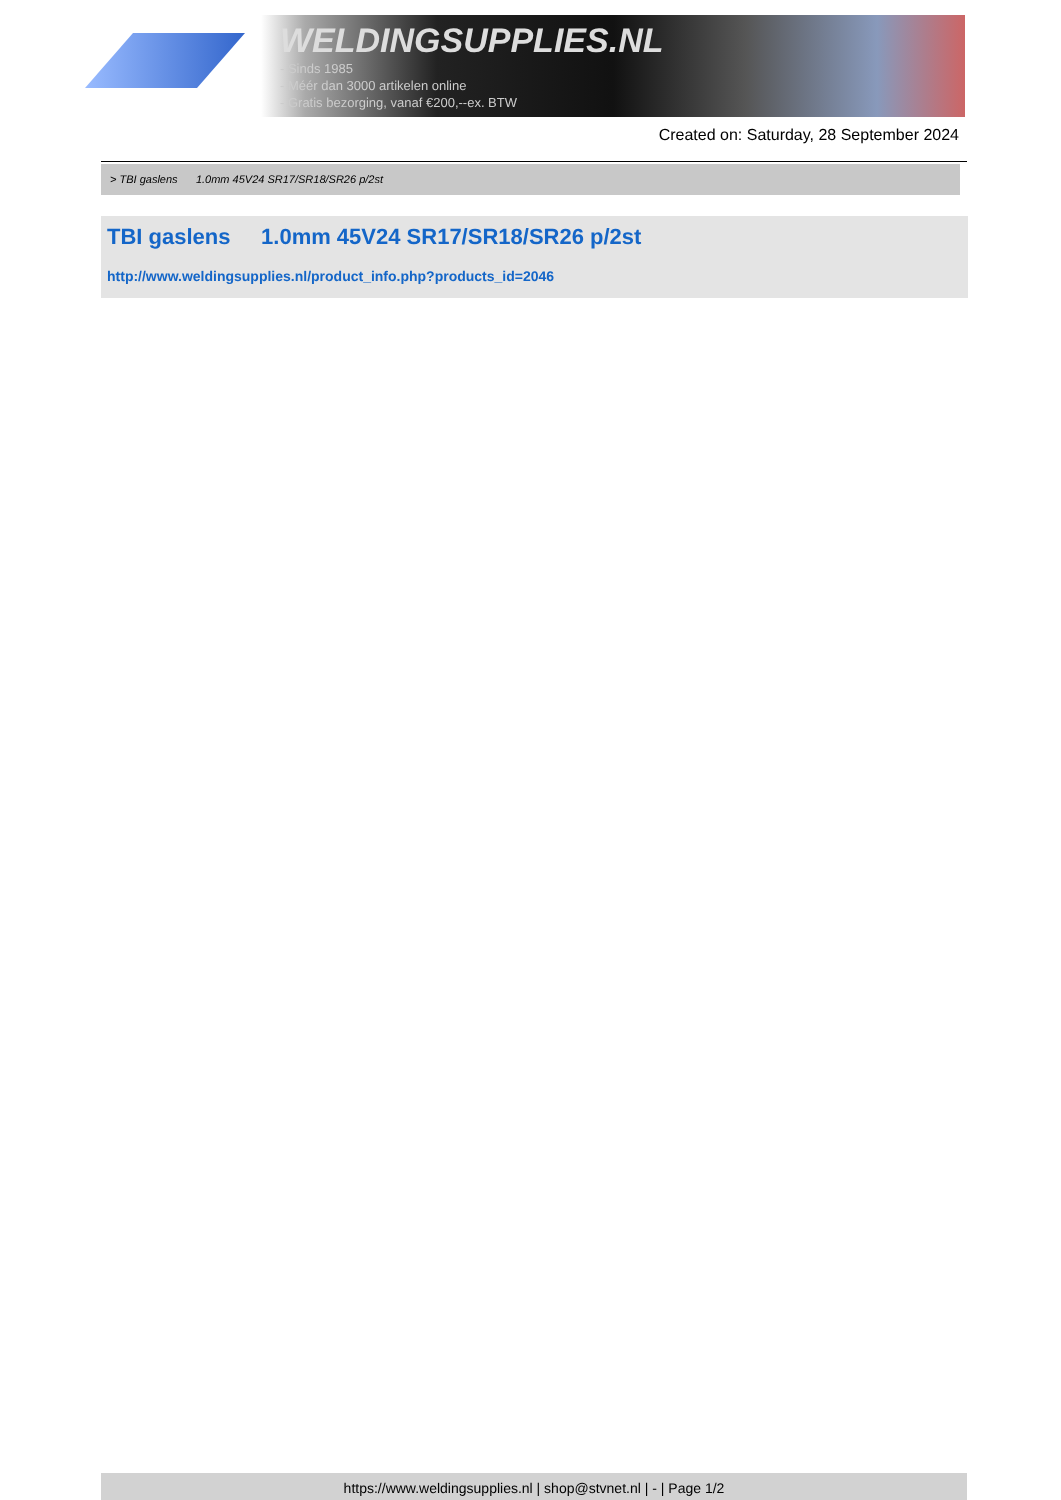WELDINGSUPPLIES.NL
- Sinds 1985
- Méér dan 3000 artikelen online
- Gratis bezorging, vanaf €200,--ex. BTW
Created on: Saturday, 28 September 2024
> TBI gaslens 1.0mm 45V24 SR17/SR18/SR26 p/2st
TBI gaslens 1.0mm 45V24 SR17/SR18/SR26 p/2st
http://www.weldingsupplies.nl/product_info.php?products_id=2046
https://www.weldingsupplies.nl | shop@stvnet.nl | - | Page 1/2